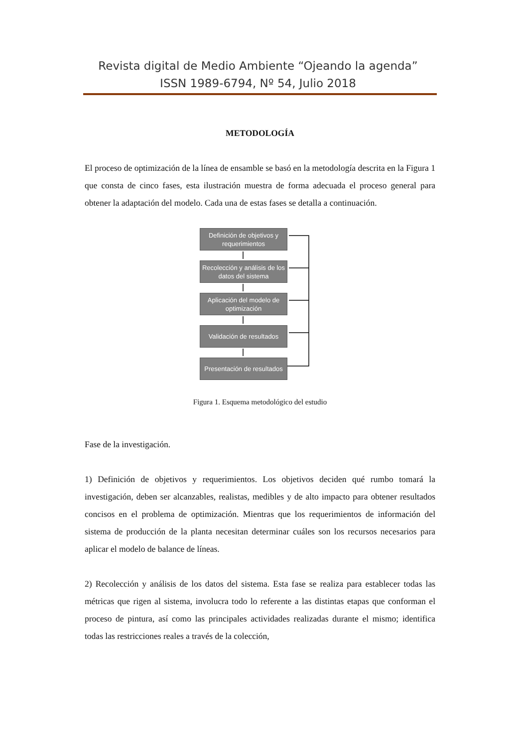Revista digital de Medio Ambiente “Ojeando la agenda”
ISSN 1989-6794, Nº 54, Julio 2018
METODOLOGÍA
El proceso de optimización de la línea de ensamble se basó en la metodología descrita en la Figura 1 que consta de cinco fases, esta ilustración muestra de forma adecuada el proceso general para obtener la adaptación del modelo. Cada una de estas fases se detalla a continuación.
Definición de objetivos y requerimientos
Recolección y análisis de los datos del sistema
Aplicación del modelo de optimización
Validación de resultados
Presentación de resultados
Figura 1. Esquema metodológico del estudio
Fase de la investigación.
1) Definición de objetivos y requerimientos. Los objetivos deciden qué rumbo tomará la investigación, deben ser alcanzables, realistas, medibles y de alto impacto para obtener resultados concisos en el problema de optimización. Mientras que los requerimientos de información del sistema de producción de la planta necesitan determinar cuáles son los recursos necesarios para aplicar el modelo de balance de líneas.
2) Recolección y análisis de los datos del sistema. Esta fase se realiza para establecer todas las métricas que rigen al sistema, involucra todo lo referente a las distintas etapas que conforman el proceso de pintura, así como las principales actividades realizadas durante el mismo; identifica todas las restricciones reales a través de la colección,